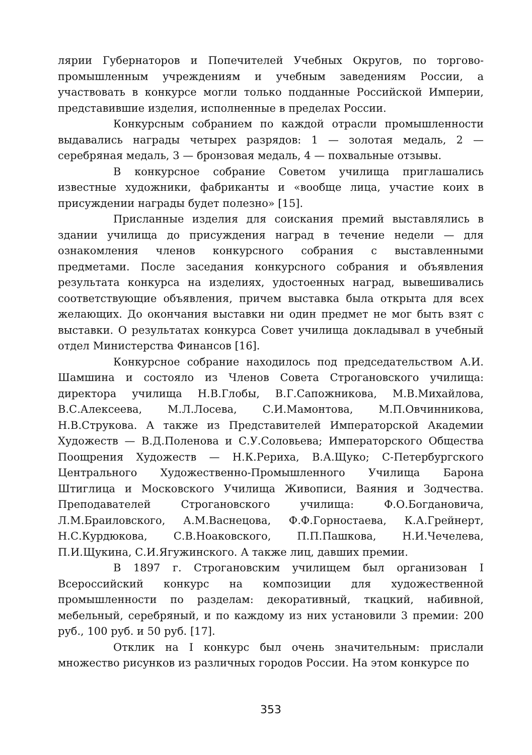лярии Губернаторов и Попечителей Учебных Округов, по торгово-промышленным учреждениям и учебным заведениям России, а участвовать в конкурсе могли только подданные Российской Империи, представившие изделия, исполненные в пределах России.
Конкурсным собранием по каждой отрасли промышленности выдавались награды четырех разрядов: 1 — золотая медаль, 2 — серебряная медаль, 3 — бронзовая медаль, 4 — похвальные отзывы.
В конкурсное собрание Советом училища приглашались известные художники, фабриканты и «вообще лица, участие коих в присуждении награды будет полезно» [15].
Присланные изделия для соискания премий выставлялись в здании училища до присуждения наград в течение недели — для ознакомления членов конкурсного собрания с выставленными предметами. После заседания конкурсного собрания и объявления результата конкурса на изделиях, удостоенных наград, вывешивались соответствующие объявления, причем выставка была открыта для всех желающих. До окончания выставки ни один предмет не мог быть взят с выставки. О результатах конкурса Совет училища докладывал в учебный отдел Министерства Финансов [16].
Конкурсное собрание находилось под председательством А.И. Шамшина и состояло из Членов Совета Строгановского училища: директора училища Н.В.Глобы, В.Г.Сапожникова, М.В.Михайлова, В.С.Алексеева, М.Л.Лосева, С.И.Мамонтова, М.П.Овчинникова, Н.В.Струкова. А также из Представителей Императорской Академии Художеств — В.Д.Поленова и С.У.Соловьева; Императорского Общества Поощрения Художеств — Н.К.Рериха, В.А.Щуко; С-Петербургского Центрального Художественно-Промышленного Училища Барона Штиглица и Московского Училища Живописи, Ваяния и Зодчества. Преподавателей Строгановского училища: Ф.О.Богдановича, Л.М.Браиловского, А.М.Васнецова, Ф.Ф.Горностаева, К.А.Грейнерт, Н.С.Курдюкова, С.В.Ноаковского, П.П.Пашкова, Н.И.Чечелева, П.И.Щукина, С.И.Ягужинского. А также лиц, давших премии.
В 1897 г. Строгановским училищем был организован I Всероссийский конкурс на композиции для художественной промышленности по разделам: декоративный, ткацкий, набивной, мебельный, серебряный, и по каждому из них установили 3 премии: 200 руб., 100 руб. и 50 руб. [17].
Отклик на I конкурс был очень значительным: прислали множество рисунков из различных городов России. На этом конкурсе по
353